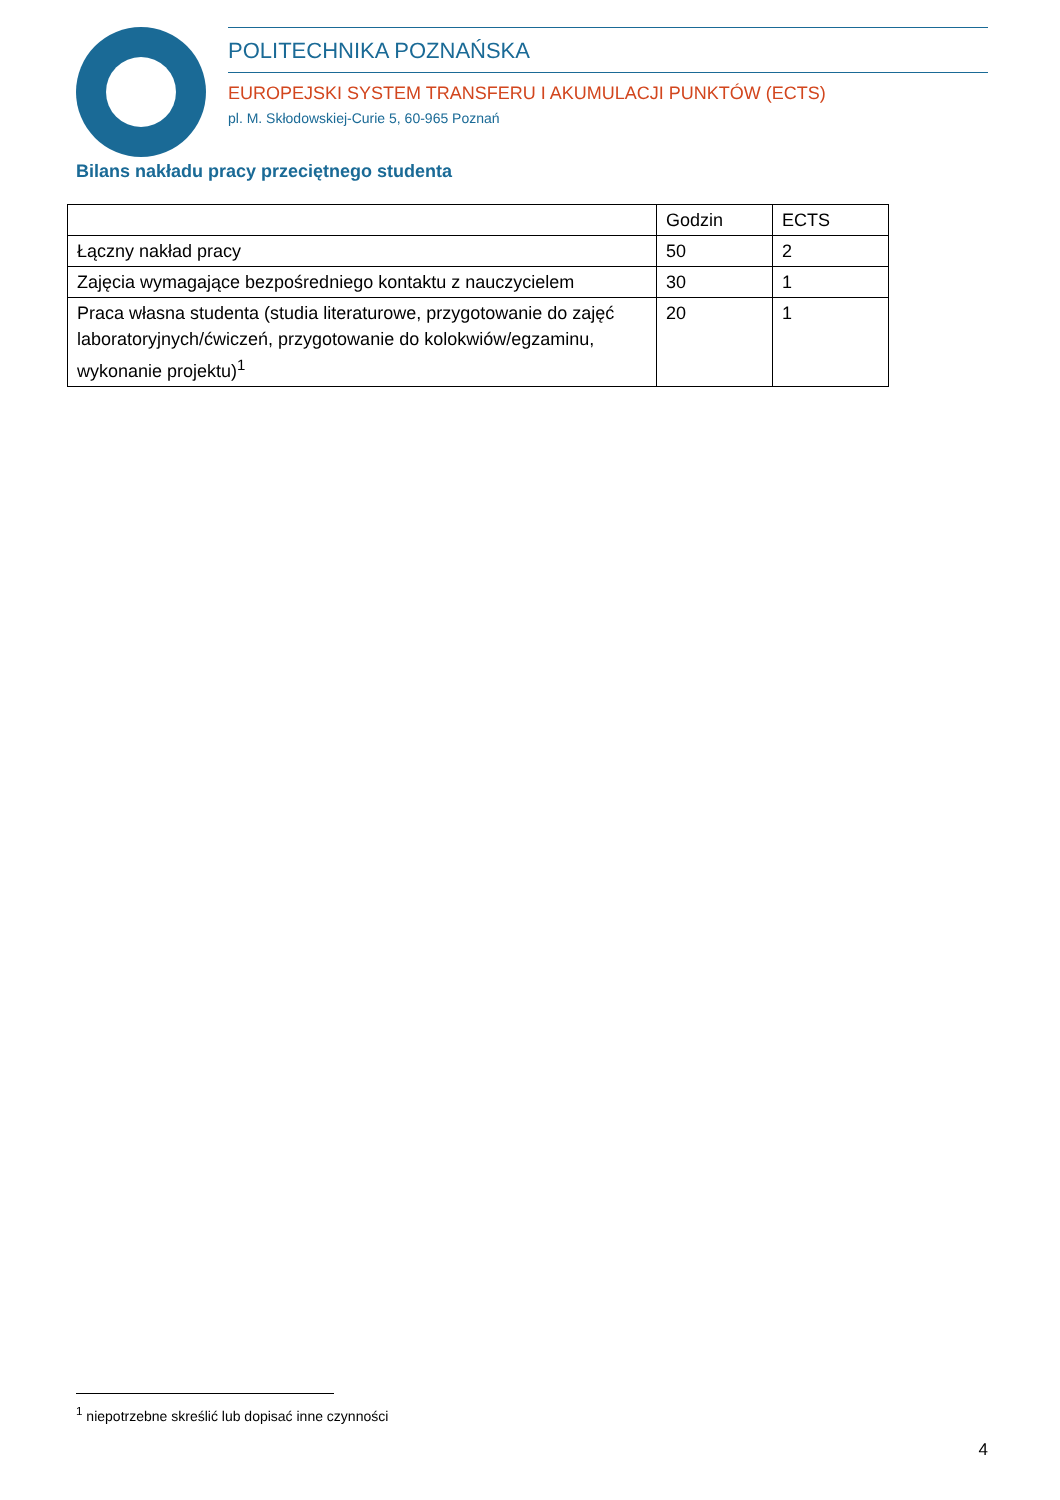POLITECHNIKA POZNAŃSKA
EUROPEJSKI SYSTEM TRANSFERU I AKUMULACJI PUNKTÓW (ECTS)
pl. M. Skłodowskiej-Curie 5, 60-965 Poznań
Bilans nakładu pracy przeciętnego studenta
| | Godzin | ECTS |
| Łączny nakład pracy | 50 | 2 |
| Zajęcia wymagające bezpośredniego kontaktu z nauczycielem | 30 | 1 |
| Praca własna studenta (studia literaturowe, przygotowanie do zajęć laboratoryjnych/ćwiczeń, przygotowanie do kolokwiów/egzaminu, wykonanie projektu)<sup>1</sup> | 20 | 1 |
<sup>1</sup> niepotrzebne skreślić lub dopisać inne czynności
4